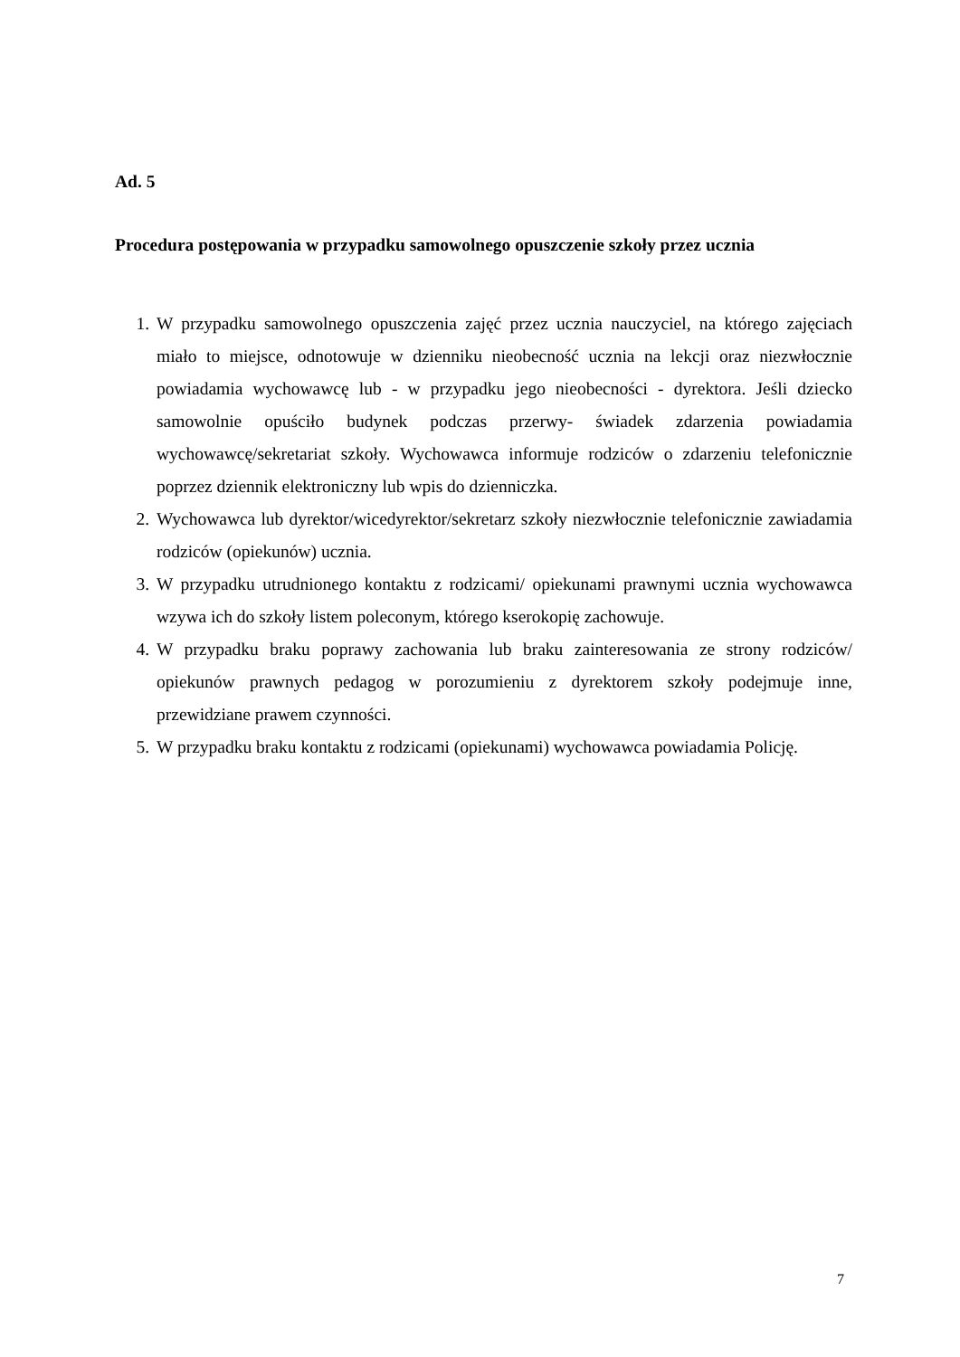Ad. 5
Procedura postępowania w przypadku samowolnego opuszczenie szkoły przez ucznia
1. W przypadku samowolnego opuszczenia zajęć przez ucznia nauczyciel, na którego zajęciach miało to miejsce, odnotowuje w dzienniku nieobecność ucznia na lekcji oraz niezwłocznie powiadamia wychowawcę lub - w przypadku jego nieobecności - dyrektora. Jeśli dziecko samowolnie opuściło budynek podczas przerwy- świadek zdarzenia powiadamia wychowawcę/sekretariat szkoły. Wychowawca informuje rodziców o zdarzeniu telefonicznie poprzez dziennik elektroniczny lub wpis do dzienniczka.
2. Wychowawca lub dyrektor/wicedyrektor/sekretarz szkoły niezwłocznie telefonicznie zawiadamia rodziców (opiekunów) ucznia.
3. W przypadku utrudnionego kontaktu z rodzicami/ opiekunami prawnymi ucznia wychowawca wzywa ich do szkoły listem poleconym, którego kserokopię zachowuje.
4. W przypadku braku poprawy zachowania lub braku zainteresowania ze strony rodziców/ opiekunów prawnych pedagog w porozumieniu z dyrektorem szkoły podejmuje inne, przewidziane prawem czynności.
5. W przypadku braku kontaktu z rodzicami (opiekunami) wychowawca powiadamia Policję.
7